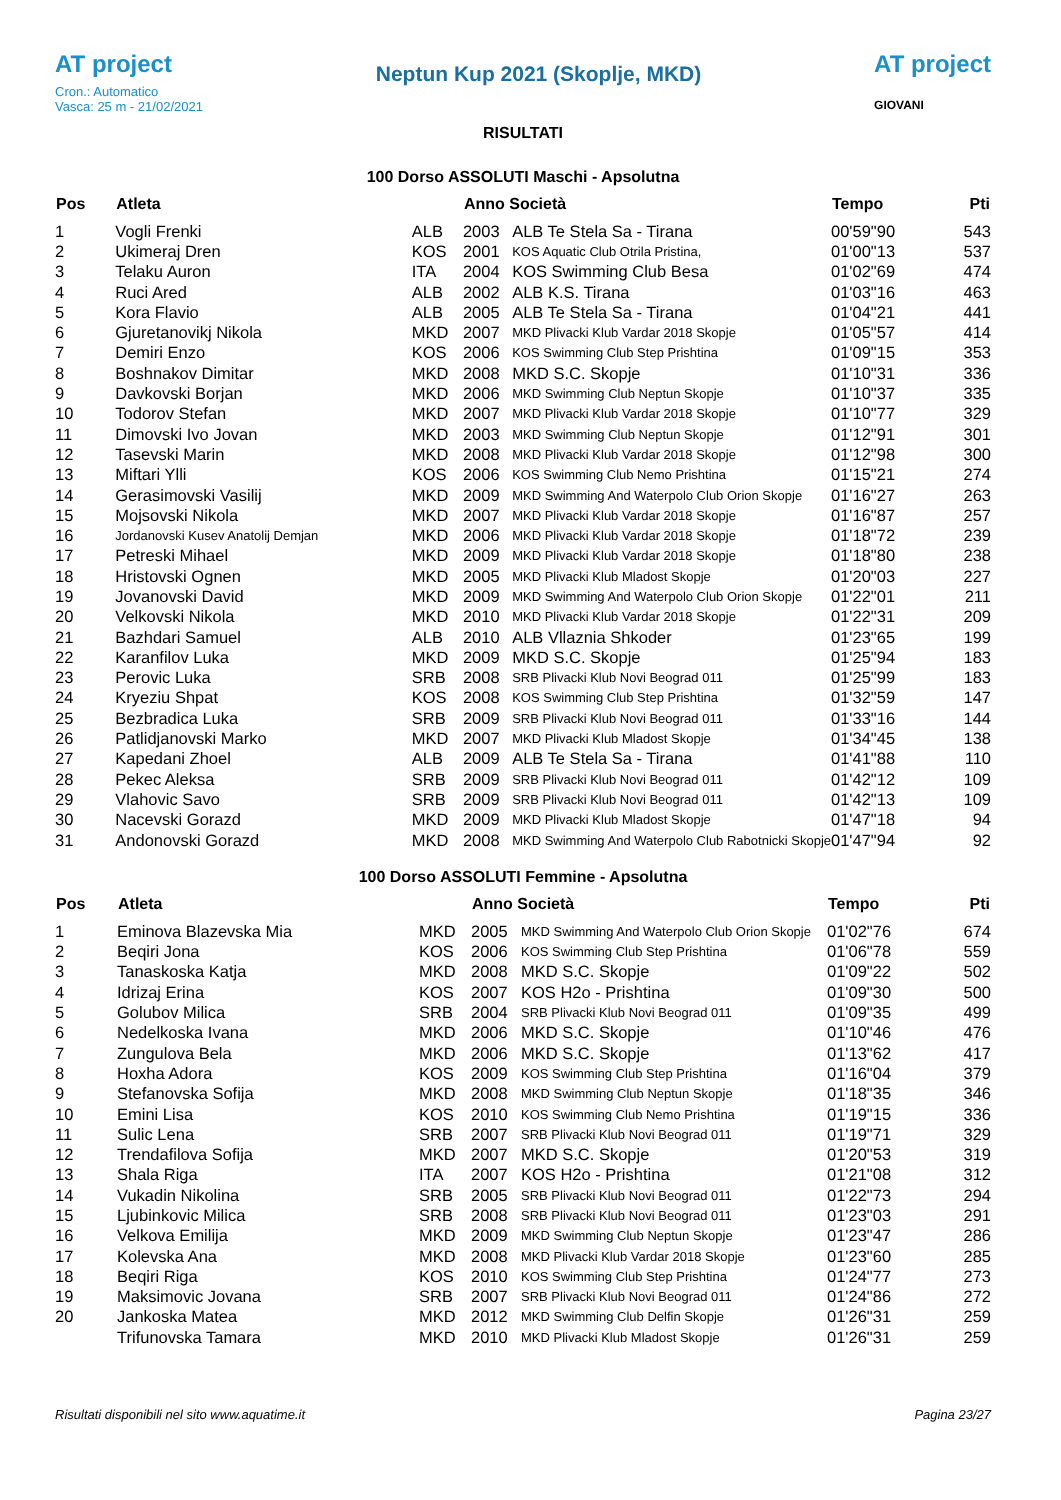AT project
Cron.: Automatico
Vasca: 25 m - 21/02/2021
Neptun Kup 2021 (Skoplje, MKD)
AT project
GIOVANI
RISULTATI
100 Dorso ASSOLUTI Maschi - Apsolutna
| Pos | Atleta | | Anno Società | | Tempo | Pti |
| --- | --- | --- | --- | --- | --- | --- |
| 1 | Vogli Frenki | ALB | 2003 | ALB Te Stela Sa - Tirana | 00'59"90 | 543 |
| 2 | Ukimeraj Dren | KOS | 2001 | KOS Aquatic Club Otrila Pristina, | 01'00"13 | 537 |
| 3 | Telaku Auron | ITA | 2004 | KOS Swimming Club Besa | 01'02"69 | 474 |
| 4 | Ruci Ared | ALB | 2002 | ALB K.S. Tirana | 01'03"16 | 463 |
| 5 | Kora Flavio | ALB | 2005 | ALB Te Stela Sa - Tirana | 01'04"21 | 441 |
| 6 | Gjuretanovikj Nikola | MKD | 2007 | MKD Plivacki Klub Vardar 2018 Skopje | 01'05"57 | 414 |
| 7 | Demiri Enzo | KOS | 2006 | KOS Swimming Club Step Prishtina | 01'09"15 | 353 |
| 8 | Boshnakov Dimitar | MKD | 2008 | MKD S.C. Skopje | 01'10"31 | 336 |
| 9 | Davkovski Borjan | MKD | 2006 | MKD Swimming Club Neptun Skopje | 01'10"37 | 335 |
| 10 | Todorov Stefan | MKD | 2007 | MKD Plivacki Klub Vardar 2018 Skopje | 01'10"77 | 329 |
| 11 | Dimovski Ivo Jovan | MKD | 2003 | MKD Swimming Club Neptun Skopje | 01'12"91 | 301 |
| 12 | Tasevski Marin | MKD | 2008 | MKD Plivacki Klub Vardar 2018 Skopje | 01'12"98 | 300 |
| 13 | Miftari Ylli | KOS | 2006 | KOS Swimming Club Nemo Prishtina | 01'15"21 | 274 |
| 14 | Gerasimovski Vasilij | MKD | 2009 | MKD Swimming And Waterpolo Club Orion Skopje | 01'16"27 | 263 |
| 15 | Mojsovski Nikola | MKD | 2007 | MKD Plivacki Klub Vardar 2018 Skopje | 01'16"87 | 257 |
| 16 | Jordanovski Kusev Anatolij Demjan | MKD | 2006 | MKD Plivacki Klub Vardar 2018 Skopje | 01'18"72 | 239 |
| 17 | Petreski Mihael | MKD | 2009 | MKD Plivacki Klub Vardar 2018 Skopje | 01'18"80 | 238 |
| 18 | Hristovski Ognen | MKD | 2005 | MKD Plivacki Klub Mladost Skopje | 01'20"03 | 227 |
| 19 | Jovanovski David | MKD | 2009 | MKD Swimming And Waterpolo Club Orion Skopje | 01'22"01 | 211 |
| 20 | Velkovski Nikola | MKD | 2010 | MKD Plivacki Klub Vardar 2018 Skopje | 01'22"31 | 209 |
| 21 | Bazhdari Samuel | ALB | 2010 | ALB Vllaznia Shkoder | 01'23"65 | 199 |
| 22 | Karanfilov Luka | MKD | 2009 | MKD S.C. Skopje | 01'25"94 | 183 |
| 23 | Perovic Luka | SRB | 2008 | SRB Plivacki Klub Novi Beograd 011 | 01'25"99 | 183 |
| 24 | Kryeziu Shpat | KOS | 2008 | KOS Swimming Club Step Prishtina | 01'32"59 | 147 |
| 25 | Bezbradica Luka | SRB | 2009 | SRB Plivacki Klub Novi Beograd 011 | 01'33"16 | 144 |
| 26 | Patlidjanovski Marko | MKD | 2007 | MKD Plivacki Klub Mladost Skopje | 01'34"45 | 138 |
| 27 | Kapedani Zhoel | ALB | 2009 | ALB Te Stela Sa - Tirana | 01'41"88 | 110 |
| 28 | Pekec Aleksa | SRB | 2009 | SRB Plivacki Klub Novi Beograd 011 | 01'42"12 | 109 |
| 29 | Vlahovic Savo | SRB | 2009 | SRB Plivacki Klub Novi Beograd 011 | 01'42"13 | 109 |
| 30 | Nacevski Gorazd | MKD | 2009 | MKD Plivacki Klub Mladost Skopje | 01'47"18 | 94 |
| 31 | Andonovski Gorazd | MKD | 2008 | MKD Swimming And Waterpolo Club Rabotnicki Skopje | 01'47"94 | 92 |
100 Dorso ASSOLUTI Femmine - Apsolutna
| Pos | Atleta | | Anno Società | | Tempo | Pti |
| --- | --- | --- | --- | --- | --- | --- |
| 1 | Eminova Blazevska Mia | MKD | 2005 | MKD Swimming And Waterpolo Club Orion Skopje | 01'02"76 | 674 |
| 2 | Beqiri Jona | KOS | 2006 | KOS Swimming Club Step Prishtina | 01'06"78 | 559 |
| 3 | Tanaskoska Katja | MKD | 2008 | MKD S.C. Skopje | 01'09"22 | 502 |
| 4 | Idrizaj Erina | KOS | 2007 | KOS H2o - Prishtina | 01'09"30 | 500 |
| 5 | Golubov Milica | SRB | 2004 | SRB Plivacki Klub Novi Beograd 011 | 01'09"35 | 499 |
| 6 | Nedelkoska Ivana | MKD | 2006 | MKD S.C. Skopje | 01'10"46 | 476 |
| 7 | Zungulova Bela | MKD | 2006 | MKD S.C. Skopje | 01'13"62 | 417 |
| 8 | Hoxha Adora | KOS | 2009 | KOS Swimming Club Step Prishtina | 01'16"04 | 379 |
| 9 | Stefanovska Sofija | MKD | 2008 | MKD Swimming Club Neptun Skopje | 01'18"35 | 346 |
| 10 | Emini Lisa | KOS | 2010 | KOS Swimming Club Nemo Prishtina | 01'19"15 | 336 |
| 11 | Sulic Lena | SRB | 2007 | SRB Plivacki Klub Novi Beograd 011 | 01'19"71 | 329 |
| 12 | Trendafilova Sofija | MKD | 2007 | MKD S.C. Skopje | 01'20"53 | 319 |
| 13 | Shala Riga | ITA | 2007 | KOS H2o - Prishtina | 01'21"08 | 312 |
| 14 | Vukadin Nikolina | SRB | 2005 | SRB Plivacki Klub Novi Beograd 011 | 01'22"73 | 294 |
| 15 | Ljubinkovic Milica | SRB | 2008 | SRB Plivacki Klub Novi Beograd 011 | 01'23"03 | 291 |
| 16 | Velkova Emilija | MKD | 2009 | MKD Swimming Club Neptun Skopje | 01'23"47 | 286 |
| 17 | Kolevska Ana | MKD | 2008 | MKD Plivacki Klub Vardar 2018 Skopje | 01'23"60 | 285 |
| 18 | Beqiri Riga | KOS | 2010 | KOS Swimming Club Step Prishtina | 01'24"77 | 273 |
| 19 | Maksimovic Jovana | SRB | 2007 | SRB Plivacki Klub Novi Beograd 011 | 01'24"86 | 272 |
| 20 | Jankoska Matea | MKD | 2012 | MKD Swimming Club Delfin Skopje | 01'26"31 | 259 |
| | Trifunovska Tamara | MKD | 2010 | MKD Plivacki Klub Mladost Skopje | 01'26"31 | 259 |
Risultati disponibili nel sito www.aquatime.it Pagina 23/27